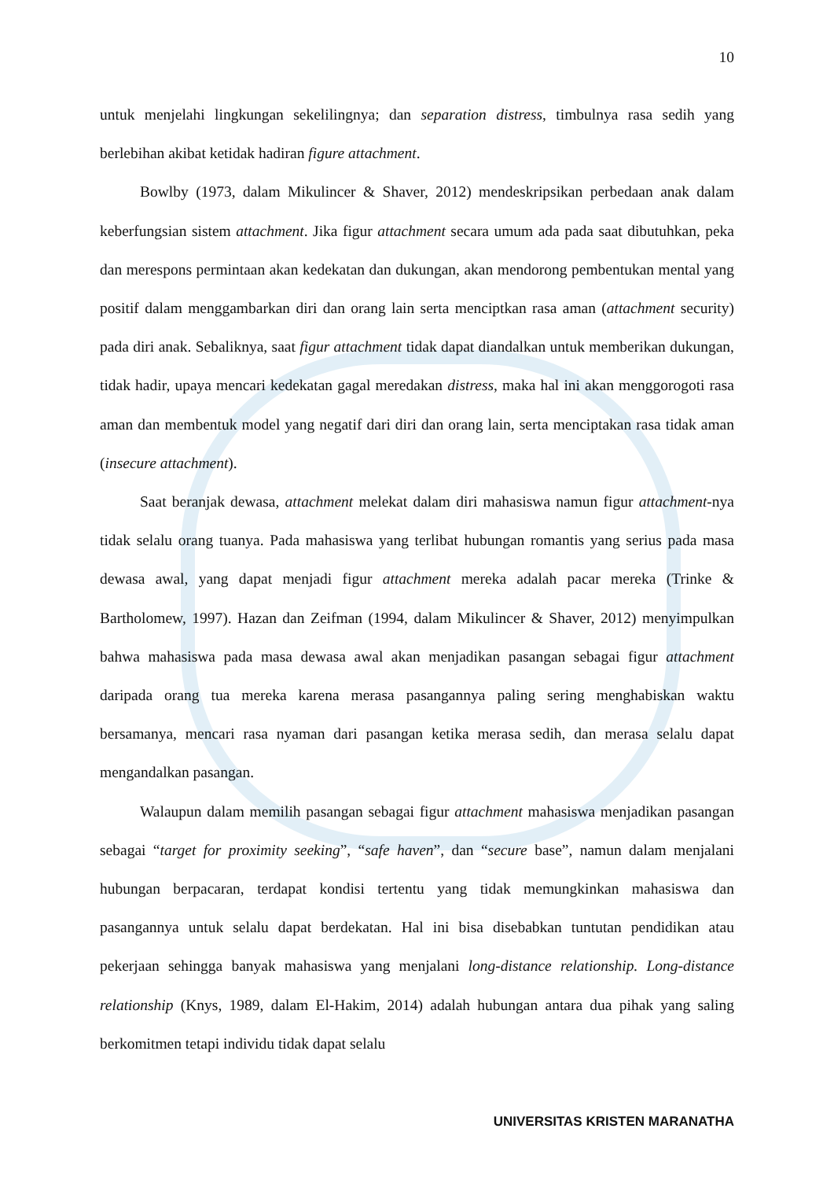10
untuk menjelahi lingkungan sekelilingnya; dan separation distress, timbulnya rasa sedih yang berlebihan akibat ketidak hadiran figure attachment.
Bowlby (1973, dalam Mikulincer & Shaver, 2012) mendeskripsikan perbedaan anak dalam keberfungsian sistem attachment. Jika figur attachment secara umum ada pada saat dibutuhkan, peka dan merespons permintaan akan kedekatan dan dukungan, akan mendorong pembentukan mental yang positif dalam menggambarkan diri dan orang lain serta menciptkan rasa aman (attachment security) pada diri anak. Sebaliknya, saat figur attachment tidak dapat diandalkan untuk memberikan dukungan, tidak hadir, upaya mencari kedekatan gagal meredakan distress, maka hal ini akan menggorogoti rasa aman dan membentuk model yang negatif dari diri dan orang lain, serta menciptakan rasa tidak aman (insecure attachment).
Saat beranjak dewasa, attachment melekat dalam diri mahasiswa namun figur attachment-nya tidak selalu orang tuanya. Pada mahasiswa yang terlibat hubungan romantis yang serius pada masa dewasa awal, yang dapat menjadi figur attachment mereka adalah pacar mereka (Trinke & Bartholomew, 1997). Hazan dan Zeifman (1994, dalam Mikulincer & Shaver, 2012) menyimpulkan bahwa mahasiswa pada masa dewasa awal akan menjadikan pasangan sebagai figur attachment daripada orang tua mereka karena merasa pasangannya paling sering menghabiskan waktu bersamanya, mencari rasa nyaman dari pasangan ketika merasa sedih, dan merasa selalu dapat mengandalkan pasangan.
Walaupun dalam memilih pasangan sebagai figur attachment mahasiswa menjadikan pasangan sebagai “target for proximity seeking”, “safe haven”, dan “secure base”, namun dalam menjalani hubungan berpacaran, terdapat kondisi tertentu yang tidak memungkinkan mahasiswa dan pasangannya untuk selalu dapat berdekatan. Hal ini bisa disebabkan tuntutan pendidikan atau pekerjaan sehingga banyak mahasiswa yang menjalani long-distance relationship. Long-distance relationship (Knys, 1989, dalam El-Hakim, 2014) adalah hubungan antara dua pihak yang saling berkomitmen tetapi individu tidak dapat selalu
UNIVERSITAS KRISTEN MARANATHA